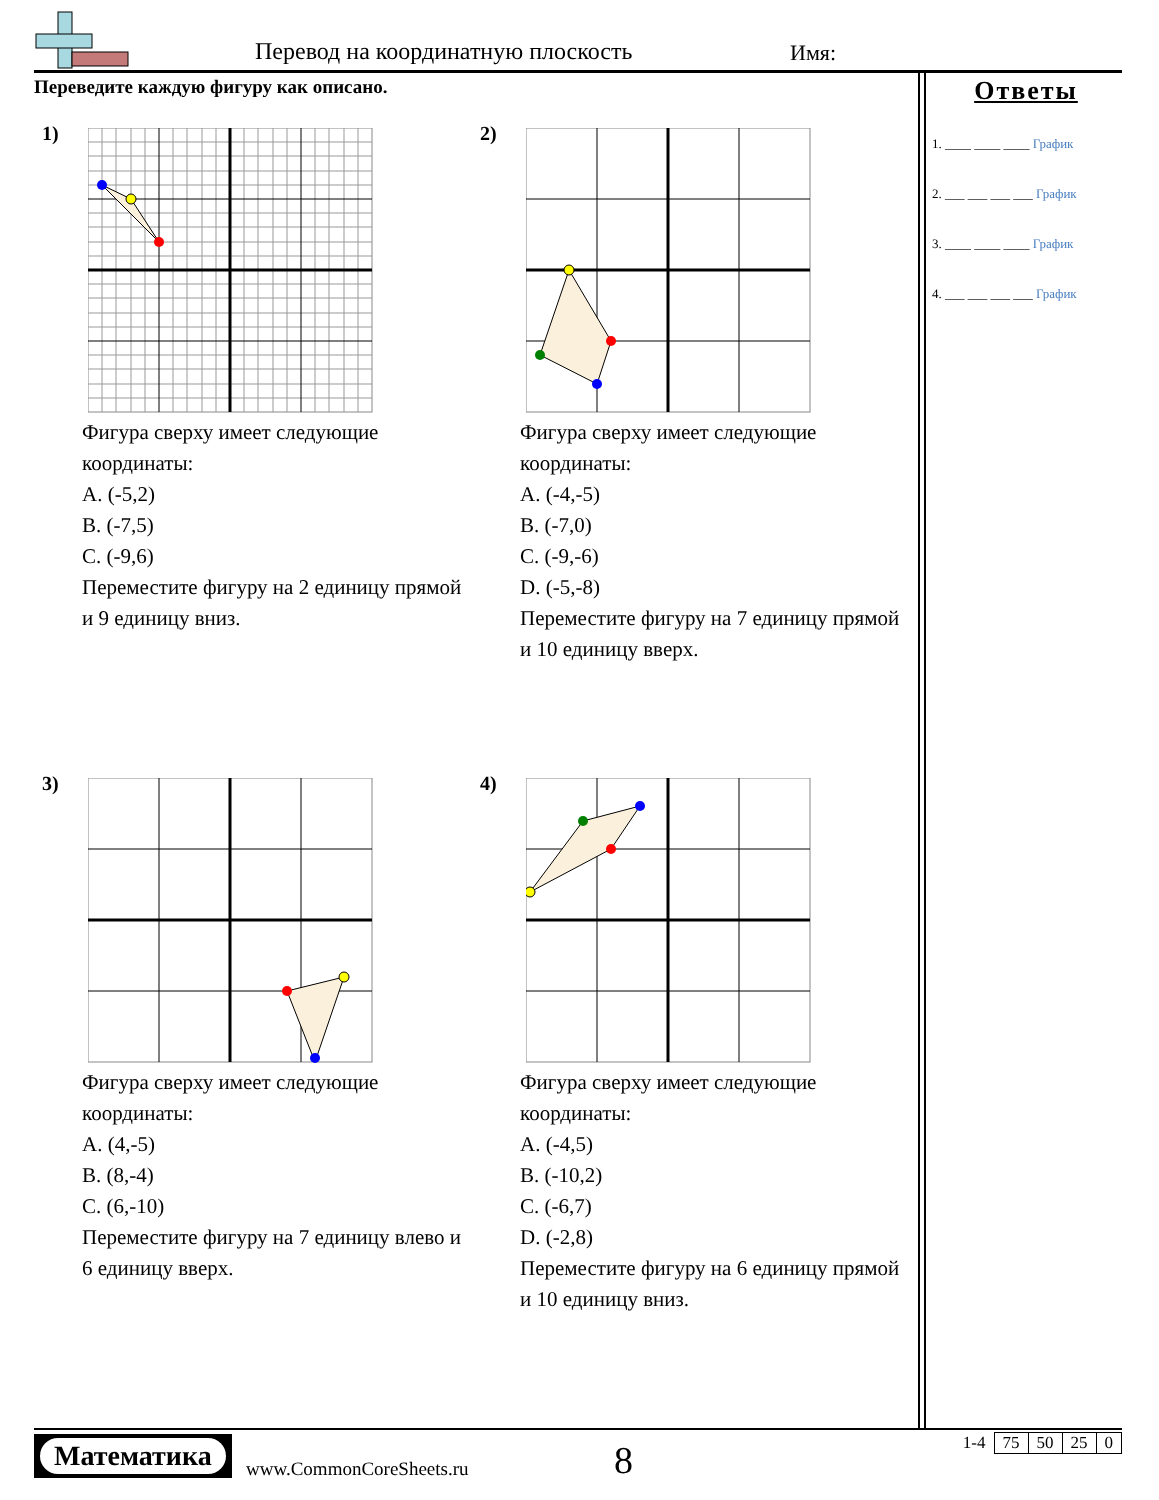Перевод на координатную плоскость
Имя:
Переведите каждую фигуру как описано.
1)
Фигура сверху имеет следующие координаты:
A. (-5,2)
B. (-7,5)
C. (-9,6)
Переместите фигуру на 2 единицу прямой и 9 единицу вниз.
2)
Фигура сверху имеет следующие координаты:
A. (-4,-5)
B. (-7,0)
C. (-9,-6)
D. (-5,-8)
Переместите фигуру на 7 единицу прямой и 10 единицу вверх.
3)
Фигура сверху имеет следующие координаты:
A. (4,-5)
B. (8,-4)
C. (6,-10)
Переместите фигуру на 7 единицу влево и 6 единицу вверх.
4)
Фигура сверху имеет следующие координаты:
A. (-4,5)
B. (-10,2)
C. (-6,7)
D. (-2,8)
Переместите фигуру на 6 единицу прямой и 10 единицу вниз.
Ответы
1. ____ ____ ____ График
2. ___ ___ ___ ___ График
3. ____ ____ ____ График
4. ___ ___ ___ ___ График
Математика
www.CommonCoreSheets.ru 8
| 1-4 | 75 | 50 | 25 | 0 |